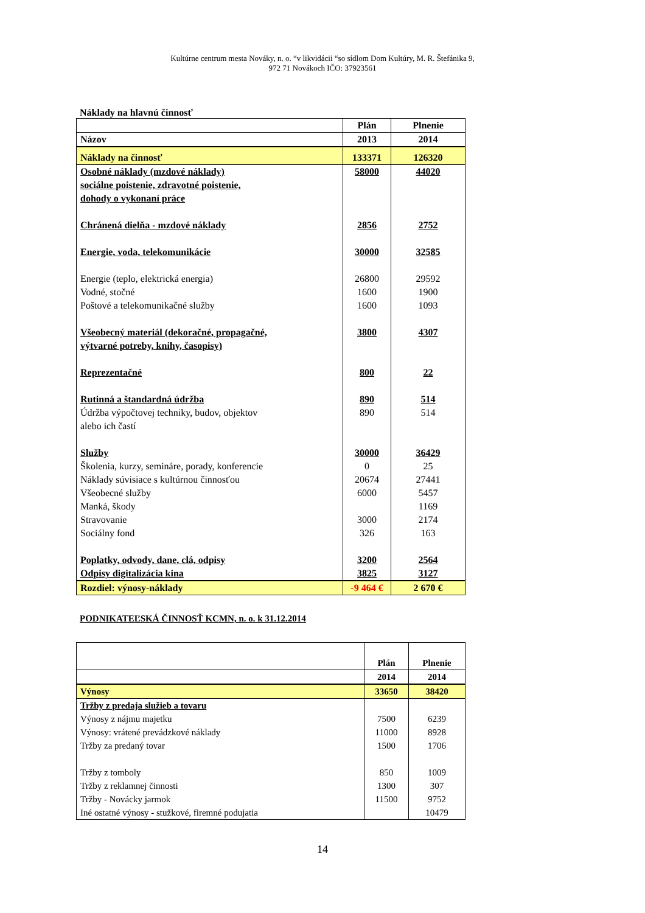Kultúrne centrum mesta Nováky, n. o. “v likvidácii “so sídlom Dom Kultúry, M. R. Štefánika 9,
972 71 Novákoch IČO: 37923561
Náklady na hlavnú činnosť
| | Plán | Plnenie |
| Názov | 2013 | 2014 |
| Náklady na činnosť | 133371 | 126320 |
| Osobné náklady (mzdové náklady) sociálne poistenie, zdravotné poistenie, dohody o vykonaní práce | 58000 | 44020 |
| Chránená dielňa - mzdové náklady | 2856 | 2752 |
| Energie, voda, telekomunikácie | 30000 | 32585 |
| Energie (teplo, elektrická energia) | 26800 | 29592 |
| Vodné, stočné | 1600 | 1900 |
| Poštové a telekomunikačné služby | 1600 | 1093 |
| Všeobecný materiál (dekoračné, propagačné, výtvarné potreby, knihy, časopisy) | 3800 | 4307 |
| Reprezentačné | 800 | 22 |
| Rutinná a štandardná údržba | 890 | 514 |
| Údržba výpočtovej techniky, budov, objektov alebo ich častí | 890 | 514 |
| Služby | 30000 | 36429 |
| Školenia, kurzy, semináre, porady, konferencie | 0 | 25 |
| Náklady súvisiace s kultúrnou činnosťou | 20674 | 27441 |
| Všeobecné služby | 6000 | 5457 |
| Manká, škody | | 1169 |
| Stravovanie | 3000 | 2174 |
| Sociálny fond | 326 | 163 |
| Poplatky, odvody, dane, clá, odpisy | 3200 | 2564 |
| Odpisy digitalizácia kina | 3825 | 3127 |
| Rozdiel: výnosy-náklady | -9 464 € | 2 670 € |
PODNIKATEĽSKÁ ČINNOSŤ KCMN, n. o. k 31.12.2014
| | Plán | Plnenie |
| | 2014 | 2014 |
| Výnosy | 33650 | 38420 |
| Tržby z predaja služieb a tovaru | | |
| Výnosy z nájmu majetku | 7500 | 6239 |
| Výnosy: vrátené prevádzkové náklady | 11000 | 8928 |
| Tržby za predaný tovar | 1500 | 1706 |
| Tržby z tomboly | 850 | 1009 |
| Tržby z reklamnej činnosti | 1300 | 307 |
| Tržby - Novácky jarmok | 11500 | 9752 |
| Iné ostatné výnosy - stužkové, firemné podujatia | | 10479 |
14